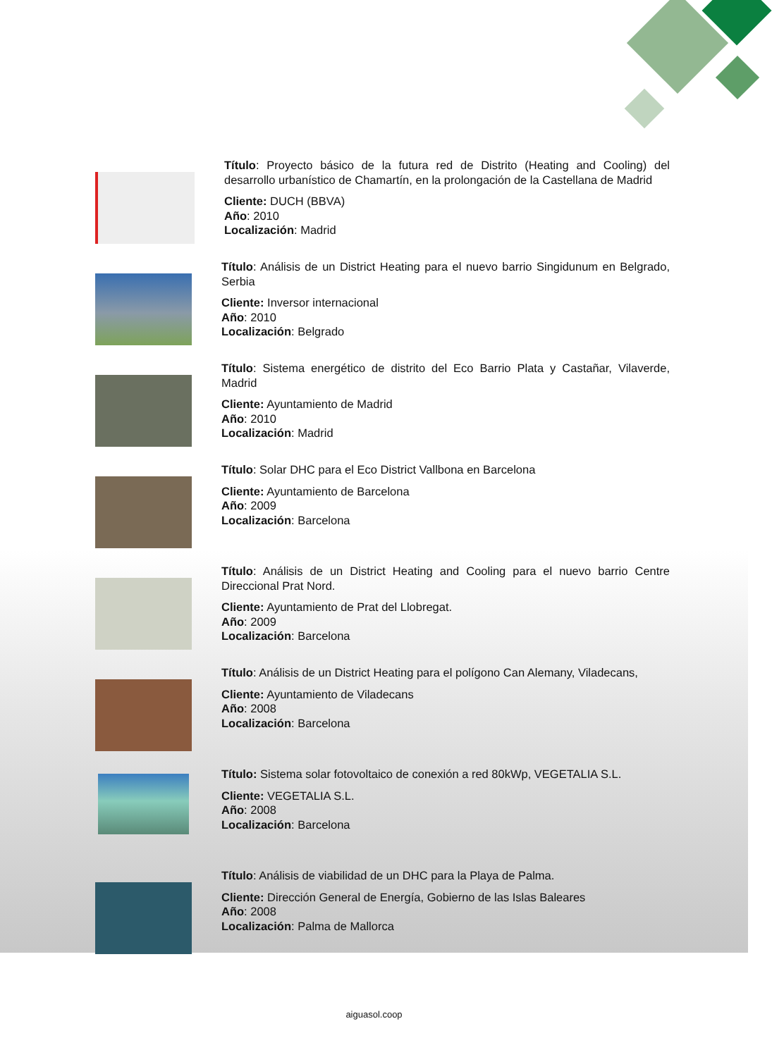Título: Proyecto básico de la futura red de Distrito (Heating and Cooling) del desarrollo urbanístico de Chamartín, en la prolongación de la Castellana de Madrid
Cliente: DUCH (BBVA)
Año: 2010
Localización: Madrid
Título: Análisis de un District Heating para el nuevo barrio Singidunum en Belgrado, Serbia
Cliente: Inversor internacional
Año: 2010
Localización: Belgrado
Título: Sistema energético de distrito del Eco Barrio Plata y Castañar, Vilaverde, Madrid
Cliente: Ayuntamiento de Madrid
Año: 2010
Localización: Madrid
Título: Solar DHC para el Eco District Vallbona en Barcelona
Cliente: Ayuntamiento de Barcelona
Año: 2009
Localización: Barcelona
Título: Análisis de un District Heating and Cooling para el nuevo barrio Centre Direccional Prat Nord.
Cliente: Ayuntamiento de Prat del Llobregat.
Año: 2009
Localización: Barcelona
Título: Análisis de un District Heating para el polígono Can Alemany, Viladecans,
Cliente: Ayuntamiento de Viladecans
Año: 2008
Localización: Barcelona
Título: Sistema solar fotovoltaico de conexión a red 80kWp, VEGETALIA S.L.
Cliente: VEGETALIA S.L.
Año: 2008
Localización: Barcelona
Título: Análisis de viabilidad de un DHC para la Playa de Palma.
Cliente: Dirección General de Energía, Gobierno de las Islas Baleares
Año: 2008
Localización: Palma de Mallorca
aiguasol.coop